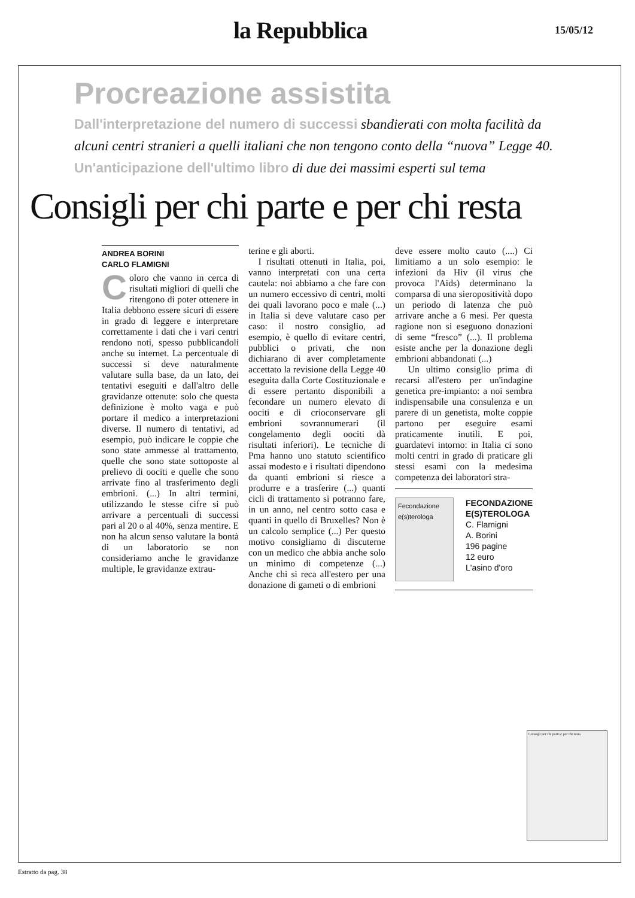la Repubblica
15/05/12
Procreazione assistita
Dall'interpretazione del numero di successi sbandierati con molta facilità da alcuni centri stranieri a quelli italiani che non tengono conto della “nuova” Legge 40. Un'anticipazione dell'ultimo libro di due dei massimi esperti sul tema
Consigli per chi parte e per chi resta
ANDREA BORINI
CARLO FLAMIGNI
Coloro che vanno in cerca di risultati migliori di quelli che ritengono di poter ottenere in Italia debbono essere sicuri di essere in grado di leggere e interpretare correttamente i dati che i vari centri rendono noti, spesso pubblicandoli anche su internet. La percentuale di successi si deve naturalmente valutare sulla base, da un lato, dei tentativi eseguiti e dall'altro delle gravidanze ottenute: solo che questa definizione è molto vaga e può portare il medico a interpretazioni diverse. Il numero di tentativi, ad esempio, può indicare le coppie che sono state ammesse al trattamento, quelle che sono state sottoposte al prelievo di oociti e quelle che sono arrivate fino al trasferimento degli embrioni. (...) In altri termini, utilizzando le stesse cifre si può arrivare a percentuali di successi pari al 20 o al 40%, senza mentire. E non ha alcun senso valutare la bontà di un laboratorio se non consideriamo anche le gravidanze multiple, le gravidanze extrau-
terine e gli aborti.
I risultati ottenuti in Italia, poi, vanno interpretati con una certa cautela: noi abbiamo a che fare con un numero eccessivo di centri, molti dei quali lavorano poco e male (...) in Italia si deve valutare caso per caso: il nostro consiglio, ad esempio, è quello di evitare centri, pubblici o privati, che non dichiarano di aver completamente accettato la revisione della Legge 40 eseguita dalla Corte Costituzionale e di essere pertanto disponibili a fecondare un numero elevato di oociti e di crioconservare gli embrioni sovrannumerari (il congelamento degli oociti dà risultati inferiori). Le tecniche di Pma hanno uno statuto scientifico assai modesto e i risultati dipendono da quanti embrioni si riesce a produrre e a trasferire (...) quanti cicli di trattamento si potranno fare, in un anno, nel centro sotto casa e quanti in quello di Bruxelles? Non è un calcolo semplice (...) Per questo motivo consigliamo di discuterne con un medico che abbia anche solo un minimo di competenze (...) Anche chi si reca all'estero per una donazione di gameti o di embrioni
deve essere molto cauto (....) Ci limitiamo a un solo esempio: le infezioni da Hiv (il virus che provoca l'Aids) determinano la comparsa di una sieropositività dopo un periodo di latenza che può arrivare anche a 6 mesi. Per questa ragione non si eseguono donazioni di seme “fresco” (...). Il problema esiste anche per la donazione degli embrioni abbandonati (...)
Un ultimo consiglio prima di recarsi all'estero per un'indagine genetica pre-impianto: a noi sembra indispensabile una consulenza e un parere di un genetista, molte coppie partono per eseguire esami praticamente inutili. E poi, guardatevi intorno: in Italia ci sono molti centri in grado di praticare gli stessi esami con la medesima competenza dei laboratori stra-
Fecondazione e(s)terologa
FECONDAZIONE
E(S)TEROLOGA
C. Flamigni
A. Borini
196 pagine
12 euro
L'asino d'oro
Consigli per chi parte e per chi resta
Estratto da pag. 38